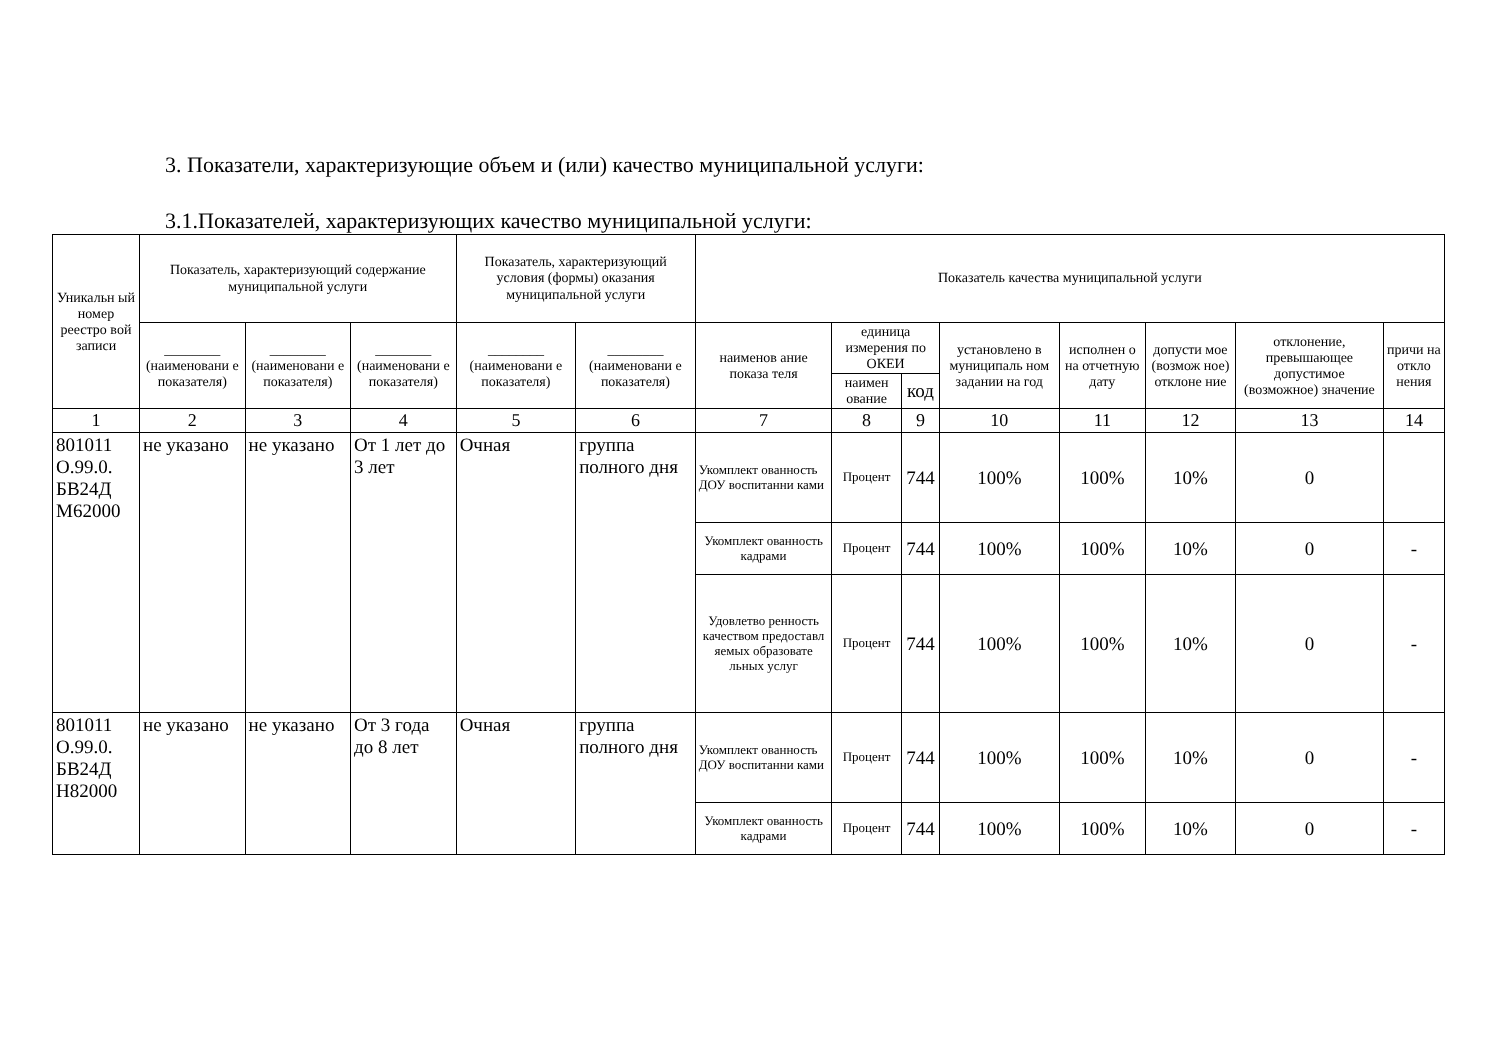3. Показатели, характеризующие объем и (или) качество муниципальной услуги:
3.1.Показателей, характеризующих качество муниципальной услуги:
| Уникальн ый номер реестро вой записи | Показатель, характеризующий содержание муниципальной услуги | | | Показатель, характеризующий условия (формы) оказания муниципальной услуги | | Показатель качества муниципальной услуги | | | | | | | |
| --- | --- | --- | --- | --- | --- | --- | --- | --- | --- | --- | --- | --- | --- |
| | ________ (наименовани е показателя) | ________ (наименовани е показателя) | ________ (наименовани е показателя) | ________ (наименовани е показателя) | ________ (наименовани е показателя) | наименов ание показа теля | единица измерения по ОКЕИ | | установлено в муниципаль ном задании на год | исполнен о на отчетную дату | допусти мое (возмож ное) отклоне ние | отклонение, превышающее допустимое (возможное) значение | причи на откло нения |
| | | | | | | | наимен ование | код | | | | | |
| 1 | 2 | 3 | 4 | 5 | 6 | 7 | 8 | 9 | 10 | 11 | 12 | 13 | 14 |
| 801011 О.99.0. БВ24Д М62000 | не указано | не указано | От 1 лет до 3 лет | Очная | группа полного дня | Укомплект ованность ДОУ воспитанни ками | Процент | 744 | 100% | 100% | 10% | 0 | |
| | | | | | | Укомплект ованность кадрами | Процент | 744 | 100% | 100% | 10% | 0 | - |
| | | | | | | Удовлетво ренность качеством предоставл яемых образовате льных услуг | Процент | 744 | 100% | 100% | 10% | 0 | - |
| 801011 О.99.0. БВ24Д Н82000 | не указано | не указано | От 3 года до 8 лет | Очная | группа полного дня | Укомплект ованность ДОУ воспитанни ками | Процент | 744 | 100% | 100% | 10% | 0 | - |
| | | | | | | Укомплект ованность кадрами | Процент | 744 | 100% | 100% | 10% | 0 | - |